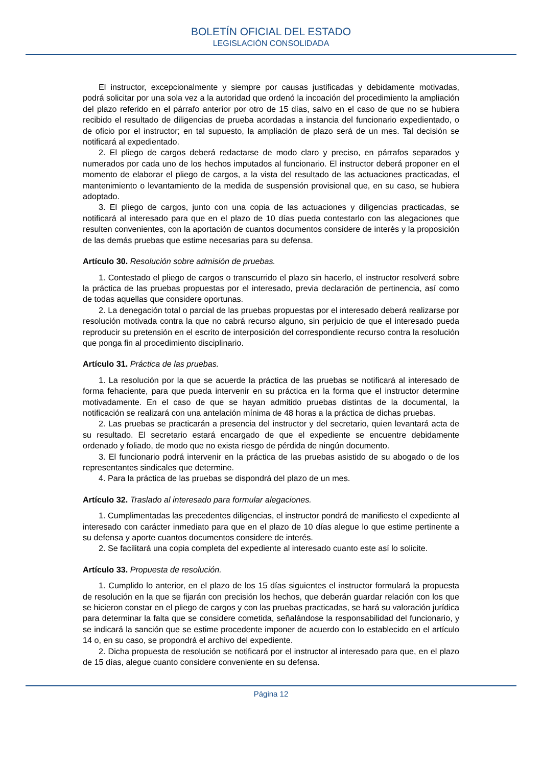BOLETÍN OFICIAL DEL ESTADO
LEGISLACIÓN CONSOLIDADA
El instructor, excepcionalmente y siempre por causas justificadas y debidamente motivadas, podrá solicitar por una sola vez a la autoridad que ordenó la incoación del procedimiento la ampliación del plazo referido en el párrafo anterior por otro de 15 días, salvo en el caso de que no se hubiera recibido el resultado de diligencias de prueba acordadas a instancia del funcionario expedientado, o de oficio por el instructor; en tal supuesto, la ampliación de plazo será de un mes. Tal decisión se notificará al expedientado.
2. El pliego de cargos deberá redactarse de modo claro y preciso, en párrafos separados y numerados por cada uno de los hechos imputados al funcionario. El instructor deberá proponer en el momento de elaborar el pliego de cargos, a la vista del resultado de las actuaciones practicadas, el mantenimiento o levantamiento de la medida de suspensión provisional que, en su caso, se hubiera adoptado.
3. El pliego de cargos, junto con una copia de las actuaciones y diligencias practicadas, se notificará al interesado para que en el plazo de 10 días pueda contestarlo con las alegaciones que resulten convenientes, con la aportación de cuantos documentos considere de interés y la proposición de las demás pruebas que estime necesarias para su defensa.
Artículo 30. Resolución sobre admisión de pruebas.
1. Contestado el pliego de cargos o transcurrido el plazo sin hacerlo, el instructor resolverá sobre la práctica de las pruebas propuestas por el interesado, previa declaración de pertinencia, así como de todas aquellas que considere oportunas.
2. La denegación total o parcial de las pruebas propuestas por el interesado deberá realizarse por resolución motivada contra la que no cabrá recurso alguno, sin perjuicio de que el interesado pueda reproducir su pretensión en el escrito de interposición del correspondiente recurso contra la resolución que ponga fin al procedimiento disciplinario.
Artículo 31. Práctica de las pruebas.
1. La resolución por la que se acuerde la práctica de las pruebas se notificará al interesado de forma fehaciente, para que pueda intervenir en su práctica en la forma que el instructor determine motivadamente. En el caso de que se hayan admitido pruebas distintas de la documental, la notificación se realizará con una antelación mínima de 48 horas a la práctica de dichas pruebas.
2. Las pruebas se practicarán a presencia del instructor y del secretario, quien levantará acta de su resultado. El secretario estará encargado de que el expediente se encuentre debidamente ordenado y foliado, de modo que no exista riesgo de pérdida de ningún documento.
3. El funcionario podrá intervenir en la práctica de las pruebas asistido de su abogado o de los representantes sindicales que determine.
4. Para la práctica de las pruebas se dispondrá del plazo de un mes.
Artículo 32. Traslado al interesado para formular alegaciones.
1. Cumplimentadas las precedentes diligencias, el instructor pondrá de manifiesto el expediente al interesado con carácter inmediato para que en el plazo de 10 días alegue lo que estime pertinente a su defensa y aporte cuantos documentos considere de interés.
2. Se facilitará una copia completa del expediente al interesado cuanto este así lo solicite.
Artículo 33. Propuesta de resolución.
1. Cumplido lo anterior, en el plazo de los 15 días siguientes el instructor formulará la propuesta de resolución en la que se fijarán con precisión los hechos, que deberán guardar relación con los que se hicieron constar en el pliego de cargos y con las pruebas practicadas, se hará su valoración jurídica para determinar la falta que se considere cometida, señalándose la responsabilidad del funcionario, y se indicará la sanción que se estime procedente imponer de acuerdo con lo establecido en el artículo 14 o, en su caso, se propondrá el archivo del expediente.
2. Dicha propuesta de resolución se notificará por el instructor al interesado para que, en el plazo de 15 días, alegue cuanto considere conveniente en su defensa.
Página 12